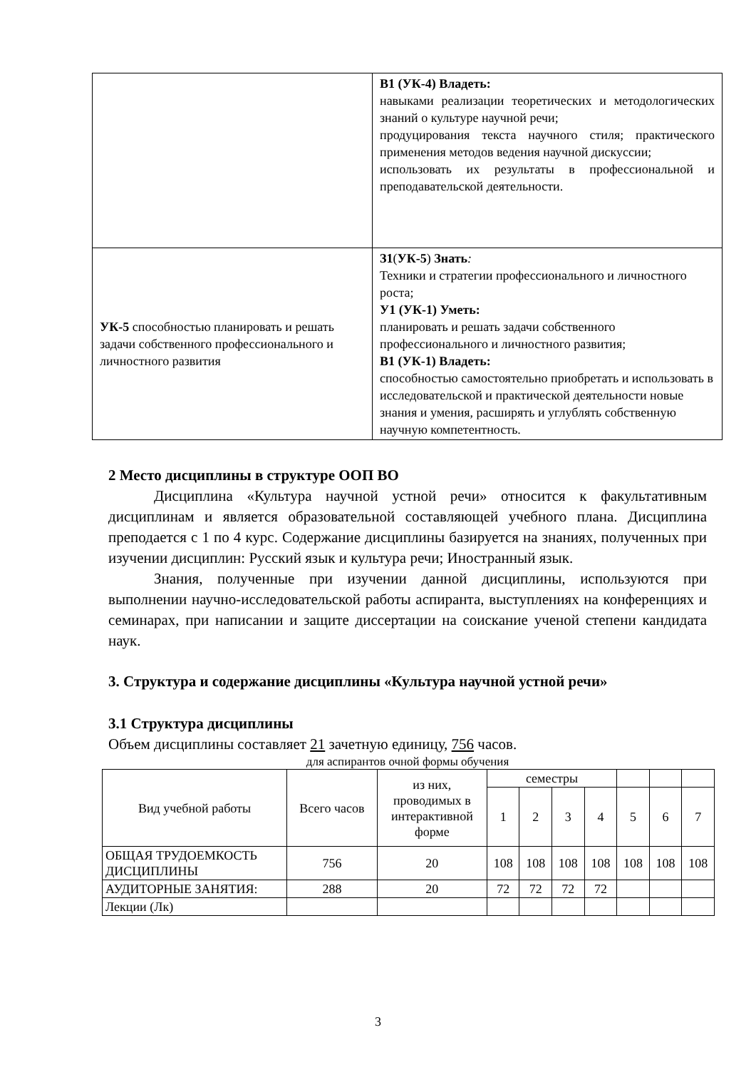| | В1 (УК-4) Владеть: навыками реализации теоретических и методологических знаний о культуре научной речи; продуцирования текста научного стиля; практического применения методов ведения научной дискуссии; использовать их результаты в профессиональной и преподавательской деятельности. |
| УК-5 способностью планировать и решать задачи собственного профессионального и личностного развития | З1 ( УК-5 ) Знать : Техники и стратегии профессионального и личностного роста; У1 (УК-1) Уметь: планировать и решать задачи собственного профессионального и личностного развития; В1 (УК-1) Владеть: способностью самостоятельно приобретать и использовать в исследовательской и практической деятельности новые знания и умения, расширять и углублять собственную научную компетентность. |
2 Место дисциплины в структуре ООП ВО
Дисциплина «Культура научной устной речи» относится к факультативным дисциплинам и является образовательной составляющей учебного плана. Дисциплина преподается с 1 по 4 курс. Содержание дисциплины базируется на знаниях, полученных при изучении дисциплин: Русский язык и культура речи; Иностранный язык.
Знания, полученные при изучении данной дисциплины, используются при выполнении научно-исследовательской работы аспиранта, выступлениях на конференциях и семинарах, при написании и защите диссертации на соискание ученой степени кандидата наук.
3. Структура и содержание дисциплины «Культура научной устной речи»
3.1 Структура дисциплины
Объем дисциплины составляет 21 зачетную единицу, 756 часов.
для аспирантов очной формы обучения
| Вид учебной работы | Всего часов | из них, проводимых в интерактивной форме | семестры | | | | | | |
| --- | --- | --- | --- | --- | --- | --- | --- | --- | --- |
| | | | 1 | 2 | 3 | 4 | 5 | 6 | 7 |
| ОБЩАЯ ТРУДОЕМКОСТЬ ДИСЦИПЛИНЫ | 756 | 20 | 108 | 108 | 108 | 108 | 108 | 108 | 108 |
| АУДИТОРНЫЕ ЗАНЯТИЯ: | 288 | 20 | 72 | 72 | 72 | 72 | | | |
| Лекции (Лк) | | | | | | | | | |
3